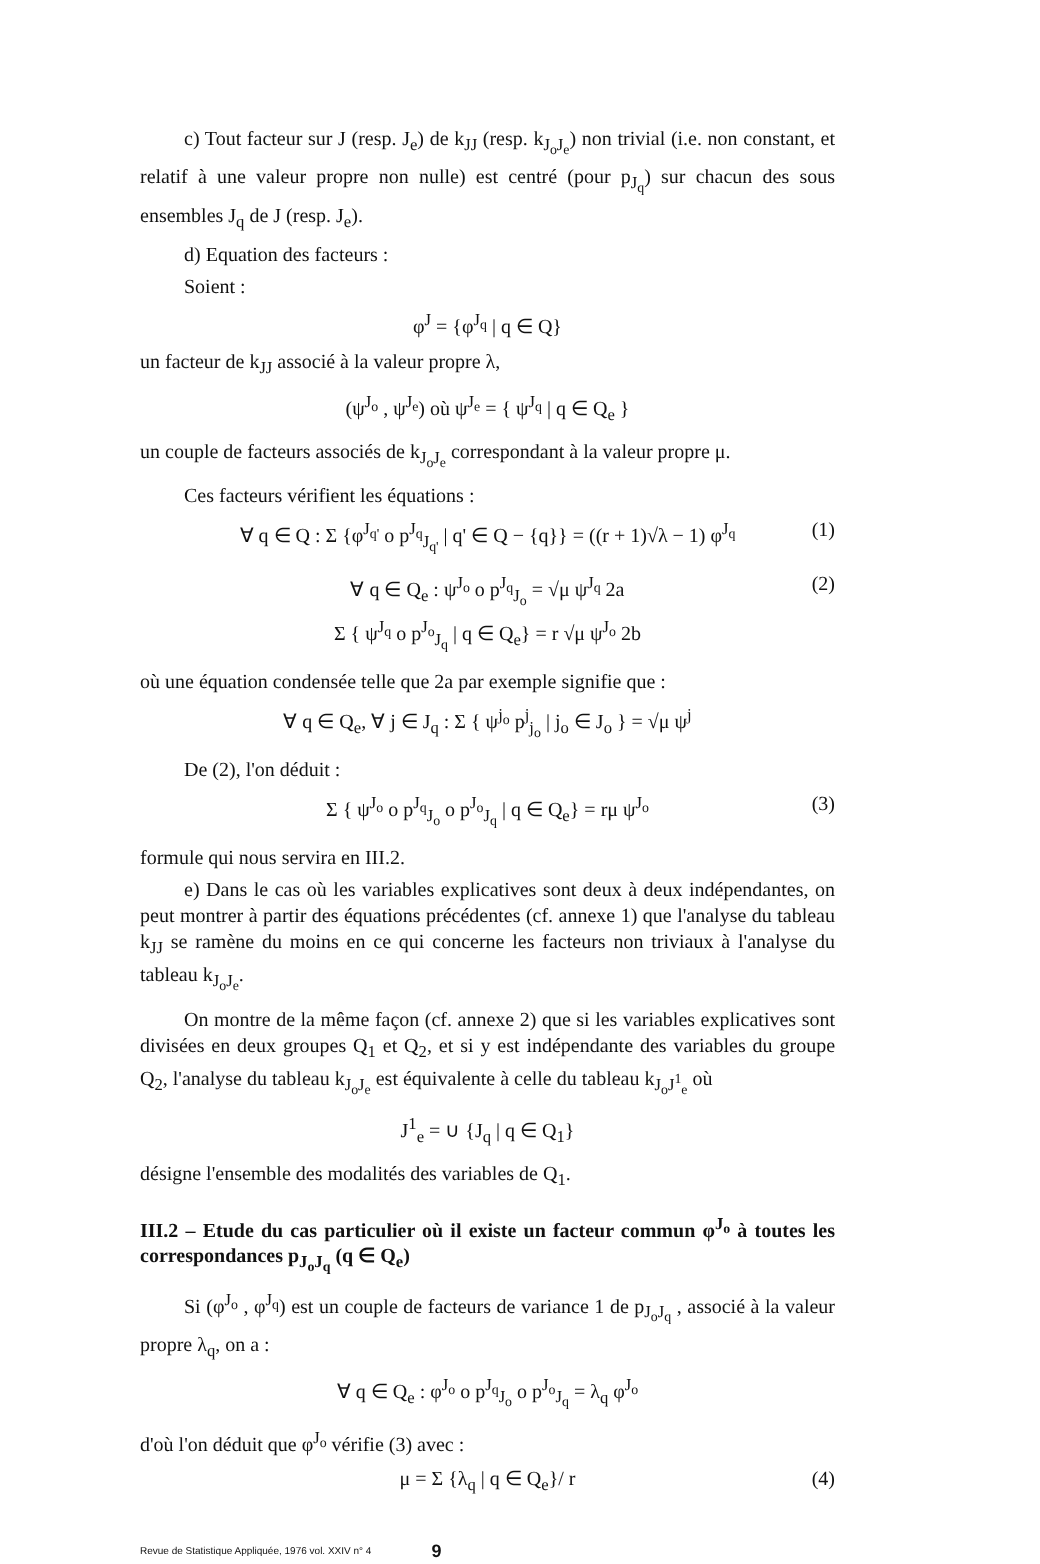c) Tout facteur sur J (resp. J<sub>e</sub>) de k<sub>JJ</sub> (resp. k<sub>J<sub>o</sub>J<sub>e</sub></sub>) non trivial (i.e. non constant, et relatif à une valeur propre non nulle) est centré (pour p<sub>J<sub>q</sub></sub>) sur chacun des sous ensembles J<sub>q</sub> de J (resp. J<sub>e</sub>).
d) Equation des facteurs :
Soient :
φ<sup>J</sup> = {φ<sup>J<sub>q</sub></sup> | q ∈ Q}
un facteur de k<sub>JJ</sub> associé à la valeur propre λ,
(ψ<sup>J<sub>o</sub></sup> , ψ<sup>J<sub>e</sub></sup>) où ψ<sup>J<sub>e</sub></sup> = { ψ<sup>J<sub>q</sub></sup> | q ∈ Q<sub>e</sub> }
un couple de facteurs associés de k<sub>J<sub>o</sub>J<sub>e</sub></sub> correspondant à la valeur propre μ.
Ces facteurs vérifient les équations :
∀ q ∈ Q : Σ {φ<sup>J<sub>q'</sub></sup> o p<sup>J<sub>q</sub></sup><sub>J<sub>q'</sub></sub> | q' ∈ Q − {q}} = ((r + 1)√λ − 1) φ<sup>J<sub>q</sub></sup> (1)
∀ q ∈ Q<sub>e</sub> : ψ<sup>J<sub>o</sub></sup> o p<sup>J<sub>q</sub></sup><sub>J<sub>o</sub></sub> = √μ ψ<sup>J<sub>q</sub></sup> 2a
Σ { ψ<sup>J<sub>q</sub></sup> o p<sup>J<sub>o</sub></sup><sub>J<sub>q</sub></sub> | q ∈ Q<sub>e</sub>} = r √μ ψ<sup>J<sub>o</sub></sup> 2b
(2)
où une équation condensée telle que 2a par exemple signifie que :
∀ q ∈ Q<sub>e</sub>, ∀ j ∈ J<sub>q</sub> : Σ { ψ<sup>j<sub>o</sub></sup> p<sup>j</sup><sub>j<sub>o</sub></sub> | j<sub>o</sub> ∈ J<sub>o</sub> } = √μ ψ<sup>j</sup>
De (2), l'on déduit :
Σ { ψ<sup>J<sub>o</sub></sup> o p<sup>J<sub>q</sub></sup><sub>J<sub>o</sub></sub> o p<sup>J<sub>o</sub></sup><sub>J<sub>q</sub></sub> | q ∈ Q<sub>e</sub>} = rμ ψ<sup>J<sub>o</sub></sup> (3)
formule qui nous servira en III.2.
e) Dans le cas où les variables explicatives sont deux à deux indépendantes, on peut montrer à partir des équations précédentes (cf. annexe 1) que l'analyse du tableau k<sub>JJ</sub> se ramène du moins en ce qui concerne les facteurs non triviaux à l'analyse du tableau k<sub>J<sub>o</sub>J<sub>e</sub></sub>.
On montre de la même façon (cf. annexe 2) que si les variables explicatives sont divisées en deux groupes Q<sub>1</sub> et Q<sub>2</sub>, et si y est indépendante des variables du groupe Q<sub>2</sub>, l'analyse du tableau k<sub>J<sub>o</sub>J<sub>e</sub></sub> est équivalente à celle du tableau k<sub>J<sub>o</sub>J<sup>1</sup><sub>e</sub></sub> où
J<sup>1</sup><sub>e</sub> = ∪ {J<sub>q</sub> | q ∈ Q<sub>1</sub>}
désigne l'ensemble des modalités des variables de Q<sub>1</sub>.
III.2 – Etude du cas particulier où il existe un facteur commun φ<sup>J<sub>o</sub></sup> à toutes les correspondances p<sub>J<sub>o</sub>J<sub>q</sub></sub> (q ∈ Q<sub>e</sub>)
Si (φ<sup>J<sub>o</sub></sup> , φ<sup>J<sub>q</sub></sup>) est un couple de facteurs de variance 1 de p<sub>J<sub>o</sub>J<sub>q</sub></sub> , associé à la valeur propre λ<sub>q</sub>, on a :
∀ q ∈ Q<sub>e</sub> : φ<sup>J<sub>o</sub></sup> o p<sup>J<sub>q</sub></sup><sub>J<sub>o</sub></sub> o p<sup>J<sub>o</sub></sup><sub>J<sub>q</sub></sub> = λ<sub>q</sub> φ<sup>J<sub>o</sub></sup>
d'où l'on déduit que φ<sup>J<sub>o</sub></sup> vérifie (3) avec :
μ = Σ {λ<sub>q</sub> | q ∈ Q<sub>e</sub>}/ r (4)
Revue de Statistique Appliquée, 1976 vol. XXIV n° 4 9